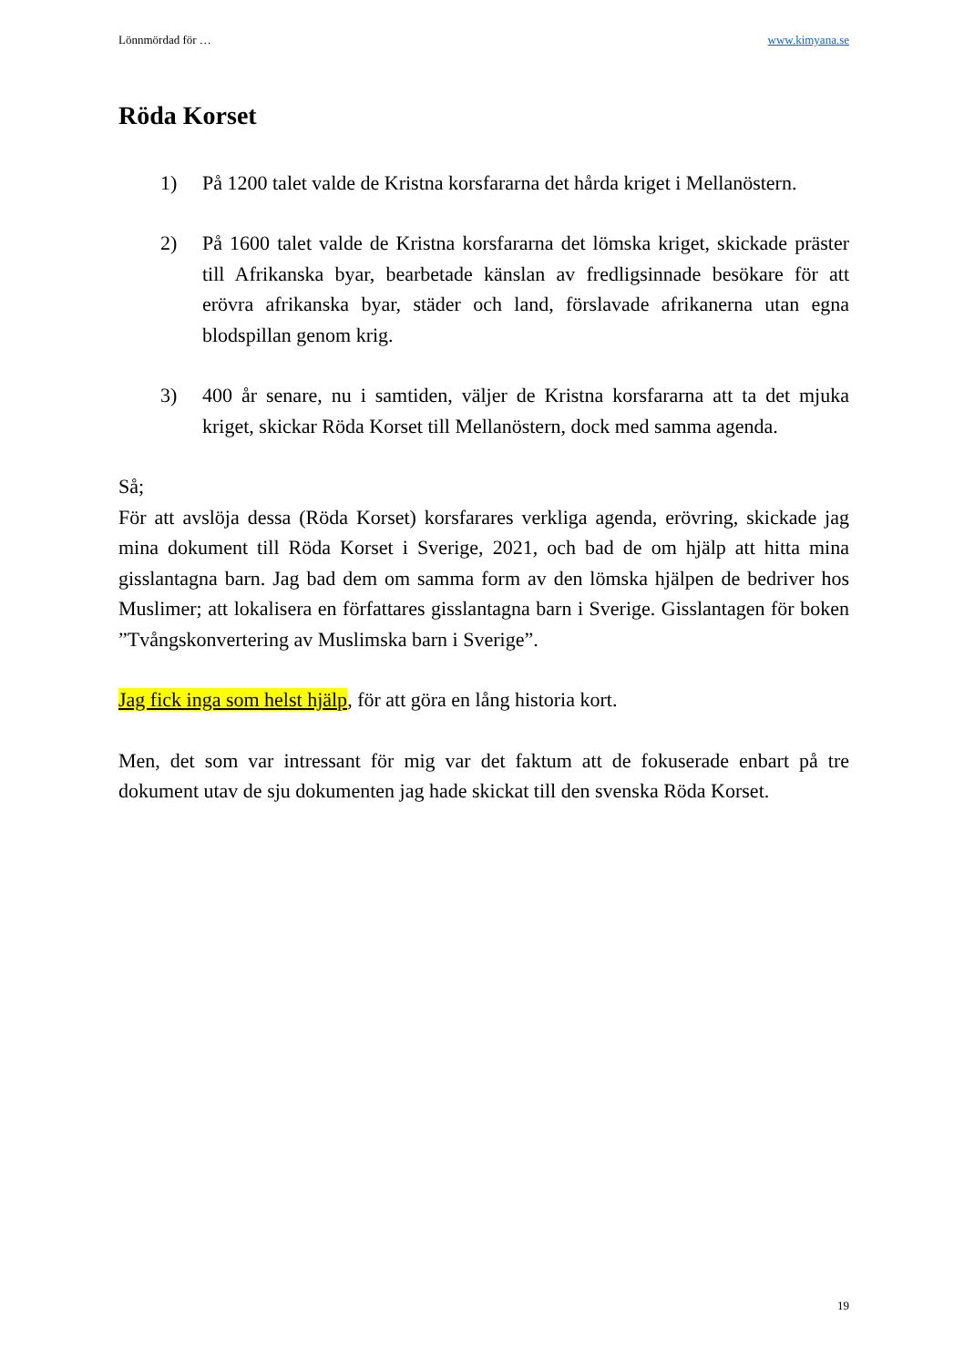Lönnmördad för … www.kimyana.se
Röda Korset
1) På 1200 talet valde de Kristna korsfararna det hårda kriget i Mellanöstern.
2) På 1600 talet valde de Kristna korsfararna det lömska kriget, skickade präster till Afrikanska byar, bearbetade känslan av fredligsinnade besökare för att erövra afrikanska byar, städer och land, förslavade afrikanerna utan egna blodspillan genom krig.
3) 400 år senare, nu i samtiden, väljer de Kristna korsfararna att ta det mjuka kriget, skickar Röda Korset till Mellanöstern, dock med samma agenda.
Så;
För att avslöja dessa (Röda Korset) korsfarares verkliga agenda, erövring, skickade jag mina dokument till Röda Korset i Sverige, 2021, och bad de om hjälp att hitta mina gisslantagna barn. Jag bad dem om samma form av den lömska hjälpen de bedriver hos Muslimer; att lokalisera en författares gisslantagna barn i Sverige. Gisslantagen för boken ”Tvångskonvertering av Muslimska barn i Sverige”.
Jag fick inga som helst hjälp, för att göra en lång historia kort.
Men, det som var intressant för mig var det faktum att de fokuserade enbart på tre dokument utav de sju dokumenten jag hade skickat till den svenska Röda Korset.
19